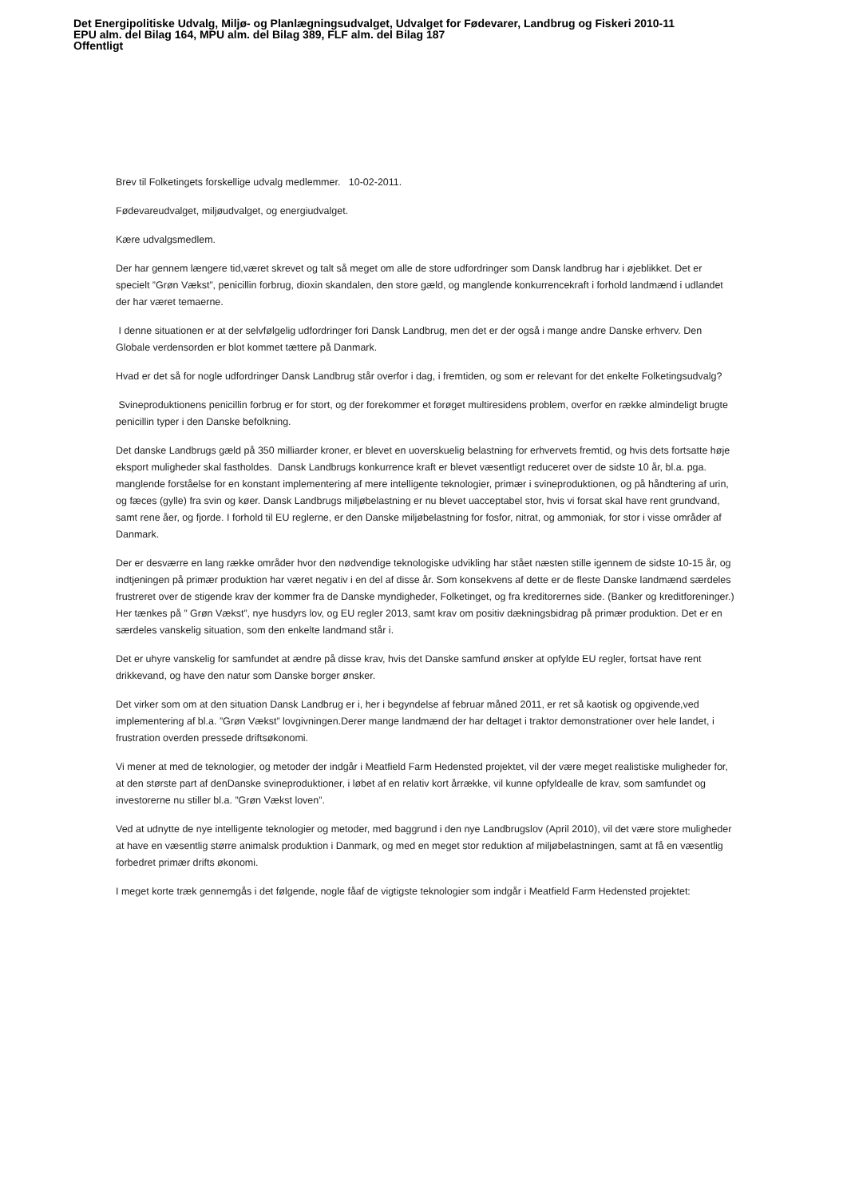Det Energipolitiske Udvalg, Miljø- og Planlægningsudvalget, Udvalget for Fødevarer, Landbrug og Fiskeri 2010-11
EPU alm. del Bilag 164, MPU alm. del Bilag 389, FLF alm. del Bilag 187
Offentligt
Brev til Folketingets forskellige udvalg medlemmer. 10-02-2011.
Fødevareudvalget, miljøudvalget, og energiudvalget.
Kære udvalgsmedlem.
Der har gennem længere tid,været skrevet og talt så meget om alle de store udfordringer som Dansk landbrug har i øjeblikket. Det er specielt ”Grøn Vækst”, penicillin forbrug, dioxin skandalen, den store gæld, og manglende konkurrencekraft i forhold landmænd i udlandet der har været temaerne.
I denne situationen er at der selvfølgelig udfordringer fori Dansk Landbrug, men det er der også i mange andre Danske erhverv. Den Globale verdensorden er blot kommet tættere på Danmark.
Hvad er det så for nogle udfordringer Dansk Landbrug står overfor i dag, i fremtiden, og som er relevant for det enkelte Folketingsudvalg?
Svineproduktionens penicillin forbrug er for stort, og der forekommer et forøget multiresidens problem, overfor en række almindeligt brugte penicillin typer i den Danske befolkning.
Det danske Landbrugs gæld på 350 milliarder kroner, er blevet en uoverskuelig belastning for erhvervets fremtid, og hvis dets fortsatte høje eksport muligheder skal fastholdes. Dansk Landbrugs konkurrence kraft er blevet væsentligt reduceret over de sidste 10 år, bl.a. pga. manglende forståelse for en konstant implementering af mere intelligente teknologier, primær i svineproduktionen, og på håndtering af urin, og fæces (gylle) fra svin og køer. Dansk Landbrugs miljøbelastning er nu blevet uacceptabel stor, hvis vi forsat skal have rent grundvand, samt rene åer, og fjorde. I forhold til EU reglerne, er den Danske miljøbelastning for fosfor, nitrat, og ammoniak, for stor i visse områder af Danmark.
Der er desværre en lang række områder hvor den nødvendige teknologiske udvikling har stået næsten stille igennem de sidste 10-15 år, og indtjeningen på primær produktion har været negativ i en del af disse år. Som konsekvens af dette er de fleste Danske landmænd særdeles frustreret over de stigende krav der kommer fra de Danske myndigheder, Folketinget, og fra kreditorernes side. (Banker og kreditforeninger.) Her tænkes på ” Grøn Vækst”, nye husdyrs lov, og EU regler 2013, samt krav om positiv dækningsbidrag på primær produktion. Det er en særdeles vanskelig situation, som den enkelte landmand står i.
Det er uhyre vanskelig for samfundet at ændre på disse krav, hvis det Danske samfund ønsker at opfylde EU regler, fortsat have rent drikkevand, og have den natur som Danske borger ønsker.
Det virker som om at den situation Dansk Landbrug er i, her i begyndelse af februar måned 2011, er ret så kaotisk og opgivende,ved implementering af bl.a. ”Grøn Vækst” lovgivningen.Derer mange landmænd der har deltaget i traktor demonstrationer over hele landet, i frustration overden pressede driftsøkonomi.
Vi mener at med de teknologier, og metoder der indgår i Meatfield Farm Hedensted projektet, vil der være meget realistiske muligheder for, at den største part af denDanske svineproduktioner, i løbet af en relativ kort årrække, vil kunne opfyldealle de krav, som samfundet og investorerne nu stiller bl.a. ”Grøn Vækst loven”.
Ved at udnytte de nye intelligente teknologier og metoder, med baggrund i den nye Landbrugslov (April 2010), vil det være store muligheder at have en væsentlig større animalsk produktion i Danmark, og med en meget stor reduktion af miljøbelastningen, samt at få en væsentlig forbedret primær drifts økonomi.
I meget korte træk gennemgås i det følgende, nogle fåaf de vigtigste teknologier som indgår i Meatfield Farm Hedensted projektet: